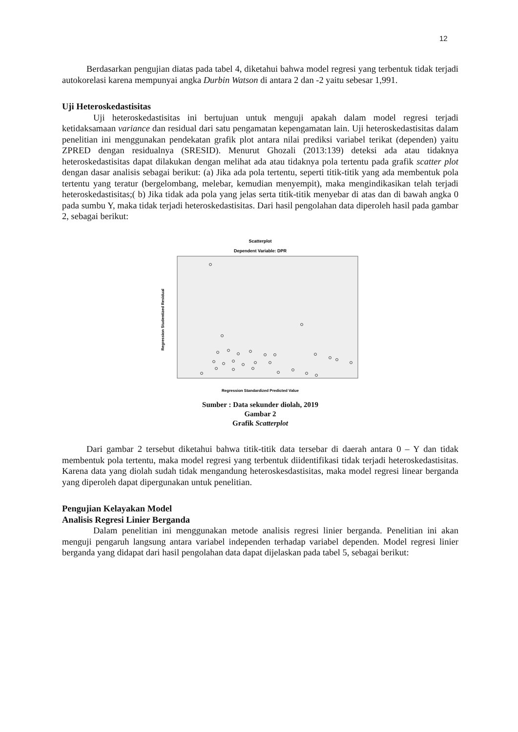12
Berdasarkan pengujian diatas pada tabel 4, diketahui bahwa model regresi yang terbentuk tidak terjadi autokorelasi karena mempunyai angka Durbin Watson di antara 2 dan -2 yaitu sebesar 1,991.
Uji Heteroskedastisitas
Uji heteroskedastisitas ini bertujuan untuk menguji apakah dalam model regresi terjadi ketidaksamaan variance dan residual dari satu pengamatan kepengamatan lain. Uji heteroskedastisitas dalam penelitian ini menggunakan pendekatan grafik plot antara nilai prediksi variabel terikat (dependen) yaitu ZPRED dengan residualnya (SRESID). Menurut Ghozali (2013:139) deteksi ada atau tidaknya heteroskedastisitas dapat dilakukan dengan melihat ada atau tidaknya pola tertentu pada grafik scatter plot dengan dasar analisis sebagai berikut: (a) Jika ada pola tertentu, seperti titik-titik yang ada membentuk pola tertentu yang teratur (bergelombang, melebar, kemudian menyempit), maka mengindikasikan telah terjadi heteroskedastisitas;( b) Jika tidak ada pola yang jelas serta titik-titik menyebar di atas dan di bawah angka 0 pada sumbu Y, maka tidak terjadi heteroskedastisitas. Dari hasil pengolahan data diperoleh hasil pada gambar 2, sebagai berikut:
Scatterplot
Dependent Variable: DPR
Regression Studentized Residual
Regression Standardized Predicted Value
Sumber : Data sekunder diolah, 2019
Gambar 2
Grafik Scatterplot
Dari gambar 2 tersebut diketahui bahwa titik-titik data tersebar di daerah antara 0 – Y dan tidak membentuk pola tertentu, maka model regresi yang terbentuk diidentifikasi tidak terjadi heteroskedastisitas. Karena data yang diolah sudah tidak mengandung heteroskesdastisitas, maka model regresi linear berganda yang diperoleh dapat dipergunakan untuk penelitian.
Pengujian Kelayakan Model
Analisis Regresi Linier Berganda
Dalam penelitian ini menggunakan metode analisis regresi linier berganda. Penelitian ini akan menguji pengaruh langsung antara variabel independen terhadap variabel dependen. Model regresi linier berganda yang didapat dari hasil pengolahan data dapat dijelaskan pada tabel 5, sebagai berikut: